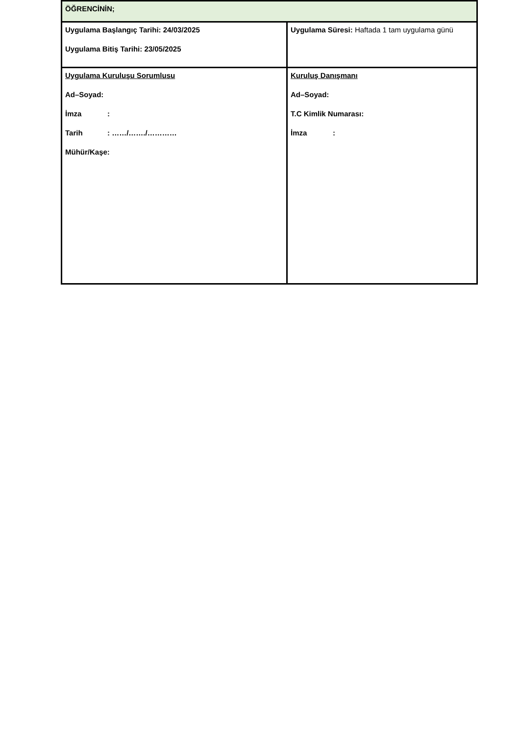| ÖĞRENCİNİN; | |
| Uygulama Başlangıç Tarihi: 24/03/2025 Uygulama Bitiş Tarihi: 23/05/2025 | Uygulama Süresi: Haftada 1 tam uygulama günü |
| Uygulama Kuruluşu Sorumlusu Ad–Soyad: İmza : Tarih : ……/……./………… Mühür/Kaşe: | Kuruluş Danışmanı Ad–Soyad: T.C Kimlik Numarası: İmza : |